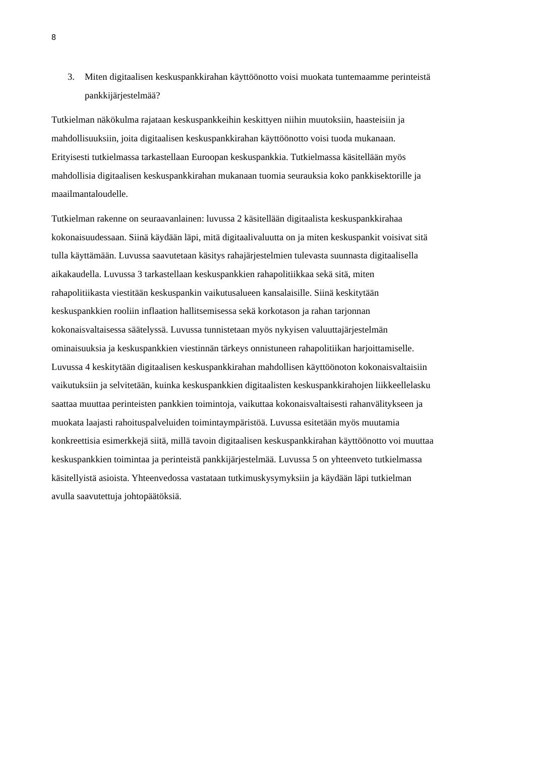8
3. Miten digitaalisen keskuspankkirahan käyttöönotto voisi muokata tuntemaamme perinteistä pankkijärjestelmää?
Tutkielman näkökulma rajataan keskuspankkeihin keskittyen niihin muutoksiin, haasteisiin ja mahdollisuuksiin, joita digitaalisen keskuspankkirahan käyttöönotto voisi tuoda mukanaan. Erityisesti tutkielmassa tarkastellaan Euroopan keskuspankkia. Tutkielmassa käsitellään myös mahdollisia digitaalisen keskuspankkirahan mukanaan tuomia seurauksia koko pankkisektorille ja maailmantaloudelle.
Tutkielman rakenne on seuraavanlainen: luvussa 2 käsitellään digitaalista keskuspankkirahaa kokonaisuudessaan. Siinä käydään läpi, mitä digitaalivaluutta on ja miten keskuspankit voisivat sitä tulla käyttämään. Luvussa saavutetaan käsitys rahajärjestelmien tulevasta suunnasta digitaalisella aikakaudella. Luvussa 3 tarkastellaan keskuspankkien rahapolitiikkaa sekä sitä, miten rahapolitiikasta viestitään keskuspankin vaikutusalueen kansalaisille. Siinä keskitytään keskuspankkien rooliin inflaation hallitsemisessa sekä korkotason ja rahan tarjonnan kokonaisvaltaisessa säätelyssä. Luvussa tunnistetaan myös nykyisen valuuttajärjestelmän ominaisuuksia ja keskuspankkien viestinnän tärkeys onnistuneen rahapolitiikan harjoittamiselle. Luvussa 4 keskitytään digitaalisen keskuspankkirahan mahdollisen käyttöönoton kokonaisvaltaisiin vaikutuksiin ja selvitetään, kuinka keskuspankkien digitaalisten keskuspankkirahojen liikkeellelasku saattaa muuttaa perinteisten pankkien toimintoja, vaikuttaa kokonaisvaltaisesti rahanvälitykseen ja muokata laajasti rahoituspalveluiden toimintaympäristöä. Luvussa esitetään myös muutamia konkreettisia esimerkkejä siitä, millä tavoin digitaalisen keskuspankkirahan käyttöönotto voi muuttaa keskuspankkien toimintaa ja perinteistä pankkijärjestelmää. Luvussa 5 on yhteenveto tutkielmassa käsitellyistä asioista. Yhteenvedossa vastataan tutkimuskysymyksiin ja käydään läpi tutkielman avulla saavutettuja johtopäätöksiä.